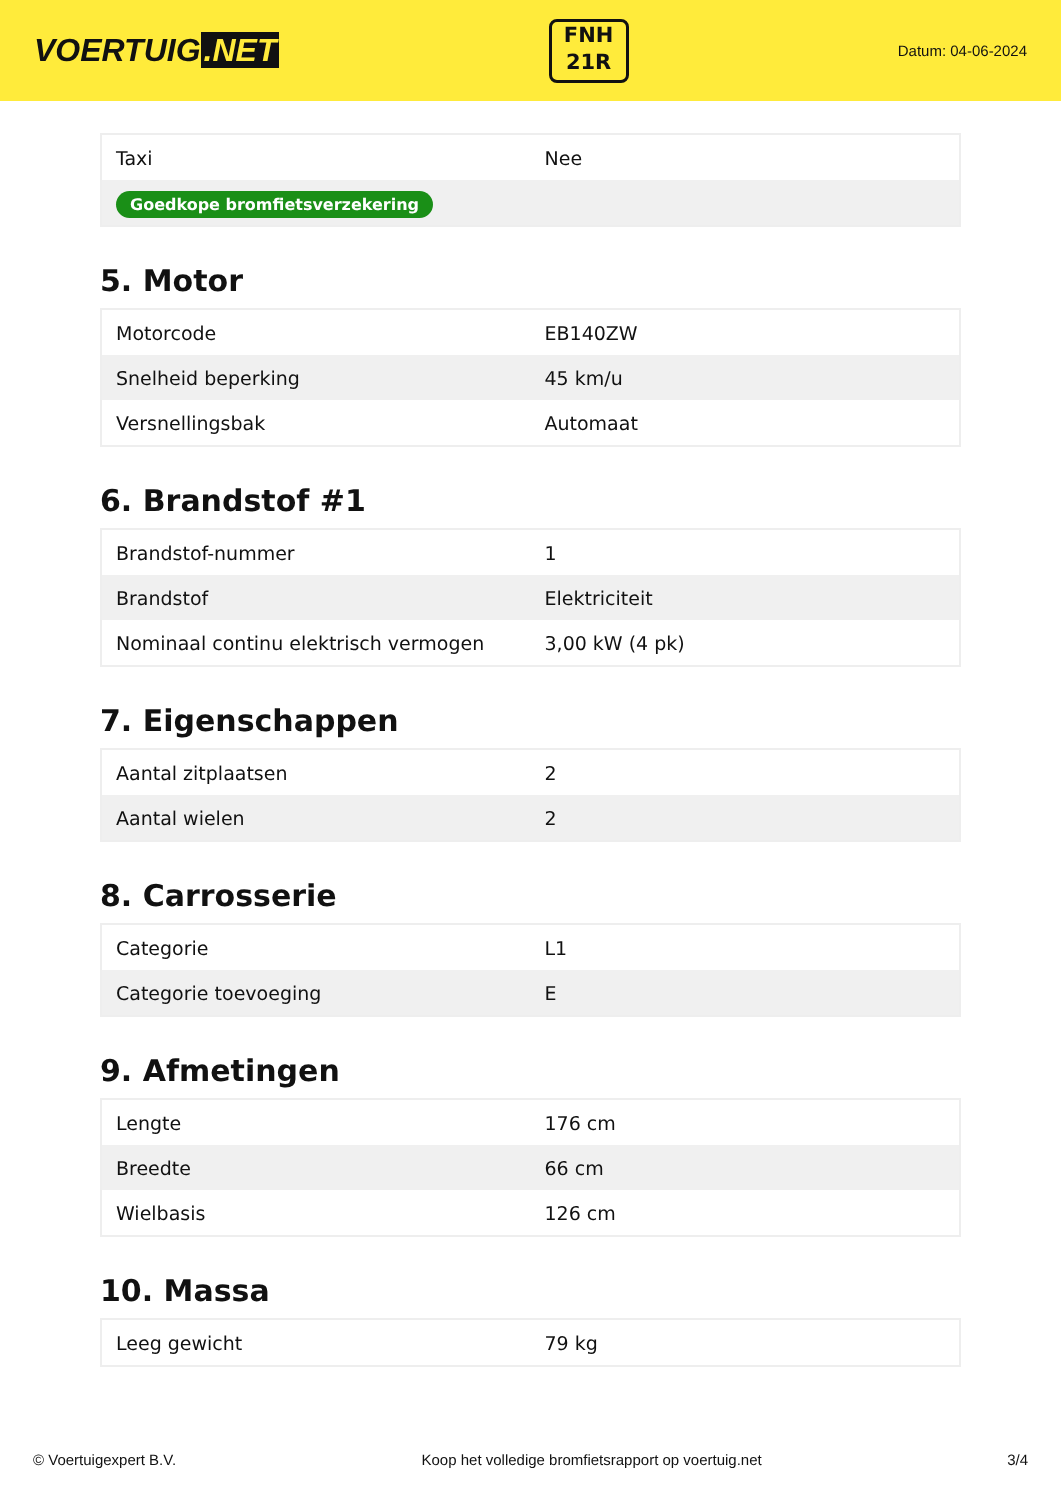VOERTUIG.NET
FNH
21R
Datum: 04-06-2024
| Taxi | Nee |
| Goedkope bromfietsverzekering | |
5. Motor
| Motorcode | EB140ZW |
| Snelheid beperking | 45 km/u |
| Versnellingsbak | Automaat |
6. Brandstof #1
| Brandstof-nummer | 1 |
| Brandstof | Elektriciteit |
| Nominaal continu elektrisch vermogen | 3,00 kW (4 pk) |
7. Eigenschappen
| Aantal zitplaatsen | 2 |
| Aantal wielen | 2 |
8. Carrosserie
| Categorie | L1 |
| Categorie toevoeging | E |
9. Afmetingen
| Lengte | 176 cm |
| Breedte | 66 cm |
| Wielbasis | 126 cm |
10. Massa
| Leeg gewicht | 79 kg |
© Voertuigexpert B.V. Koop het volledige bromfietsrapport op voertuig.net 3/4